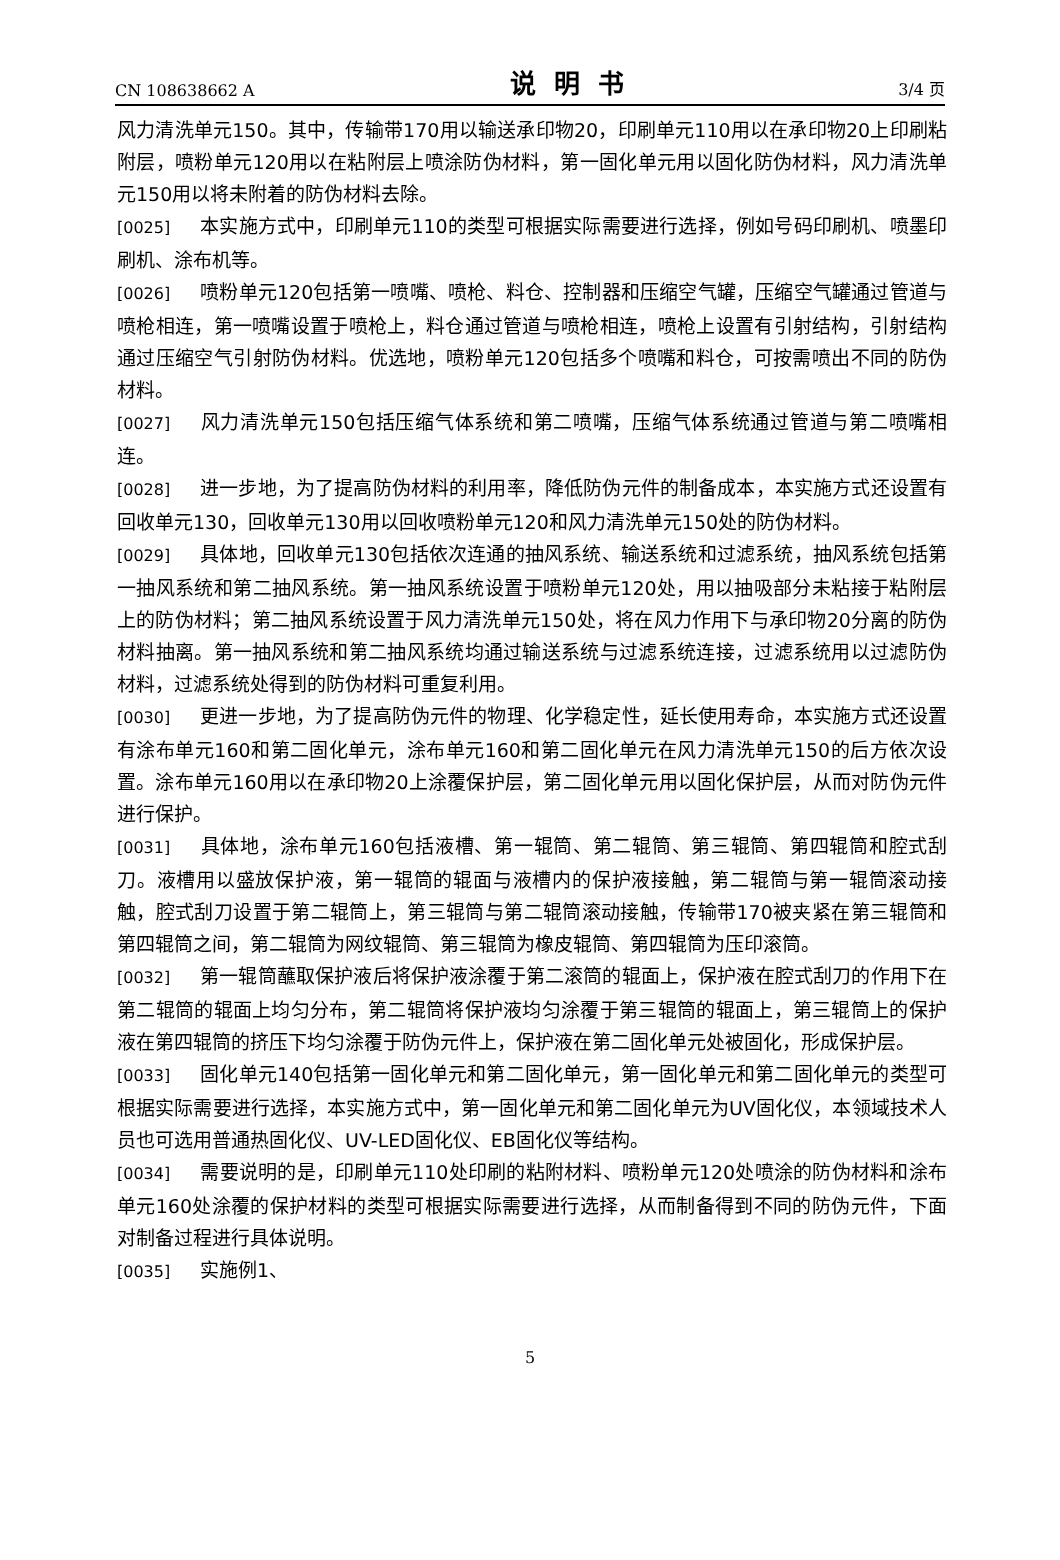CN 108638662 A 说明书 3/4 页
风力清洗单元150。其中，传输带170用以输送承印物20，印刷单元110用以在承印物20上印刷粘附层，喷粉单元120用以在粘附层上喷涂防伪材料，第一固化单元用以固化防伪材料，风力清洗单元150用以将未附着的防伪材料去除。
[0025] 本实施方式中，印刷单元110的类型可根据实际需要进行选择，例如号码印刷机、喷墨印刷机、涂布机等。
[0026] 喷粉单元120包括第一喷嘴、喷枪、料仓、控制器和压缩空气罐，压缩空气罐通过管道与喷枪相连，第一喷嘴设置于喷枪上，料仓通过管道与喷枪相连，喷枪上设置有引射结构，引射结构通过压缩空气引射防伪材料。优选地，喷粉单元120包括多个喷嘴和料仓，可按需喷出不同的防伪材料。
[0027] 风力清洗单元150包括压缩气体系统和第二喷嘴，压缩气体系统通过管道与第二喷嘴相连。
[0028] 进一步地，为了提高防伪材料的利用率，降低防伪元件的制备成本，本实施方式还设置有回收单元130，回收单元130用以回收喷粉单元120和风力清洗单元150处的防伪材料。
[0029] 具体地，回收单元130包括依次连通的抽风系统、输送系统和过滤系统，抽风系统包括第一抽风系统和第二抽风系统。第一抽风系统设置于喷粉单元120处，用以抽吸部分未粘接于粘附层上的防伪材料；第二抽风系统设置于风力清洗单元150处，将在风力作用下与承印物20分离的防伪材料抽离。第一抽风系统和第二抽风系统均通过输送系统与过滤系统连接，过滤系统用以过滤防伪材料，过滤系统处得到的防伪材料可重复利用。
[0030] 更进一步地，为了提高防伪元件的物理、化学稳定性，延长使用寿命，本实施方式还设置有涂布单元160和第二固化单元，涂布单元160和第二固化单元在风力清洗单元150的后方依次设置。涂布单元160用以在承印物20上涂覆保护层，第二固化单元用以固化保护层，从而对防伪元件进行保护。
[0031] 具体地，涂布单元160包括液槽、第一辊筒、第二辊筒、第三辊筒、第四辊筒和腔式刮刀。液槽用以盛放保护液，第一辊筒的辊面与液槽内的保护液接触，第二辊筒与第一辊筒滚动接触，腔式刮刀设置于第二辊筒上，第三辊筒与第二辊筒滚动接触，传输带170被夹紧在第三辊筒和第四辊筒之间，第二辊筒为网纹辊筒、第三辊筒为橡皮辊筒、第四辊筒为压印滚筒。
[0032] 第一辊筒蘸取保护液后将保护液涂覆于第二滚筒的辊面上，保护液在腔式刮刀的作用下在第二辊筒的辊面上均匀分布，第二辊筒将保护液均匀涂覆于第三辊筒的辊面上，第三辊筒上的保护液在第四辊筒的挤压下均匀涂覆于防伪元件上，保护液在第二固化单元处被固化，形成保护层。
[0033] 固化单元140包括第一固化单元和第二固化单元，第一固化单元和第二固化单元的类型可根据实际需要进行选择，本实施方式中，第一固化单元和第二固化单元为UV固化仪，本领域技术人员也可选用普通热固化仪、UV-LED固化仪、EB固化仪等结构。
[0034] 需要说明的是，印刷单元110处印刷的粘附材料、喷粉单元120处喷涂的防伪材料和涂布单元160处涂覆的保护材料的类型可根据实际需要进行选择，从而制备得到不同的防伪元件，下面对制备过程进行具体说明。
[0035] 实施例1、
5